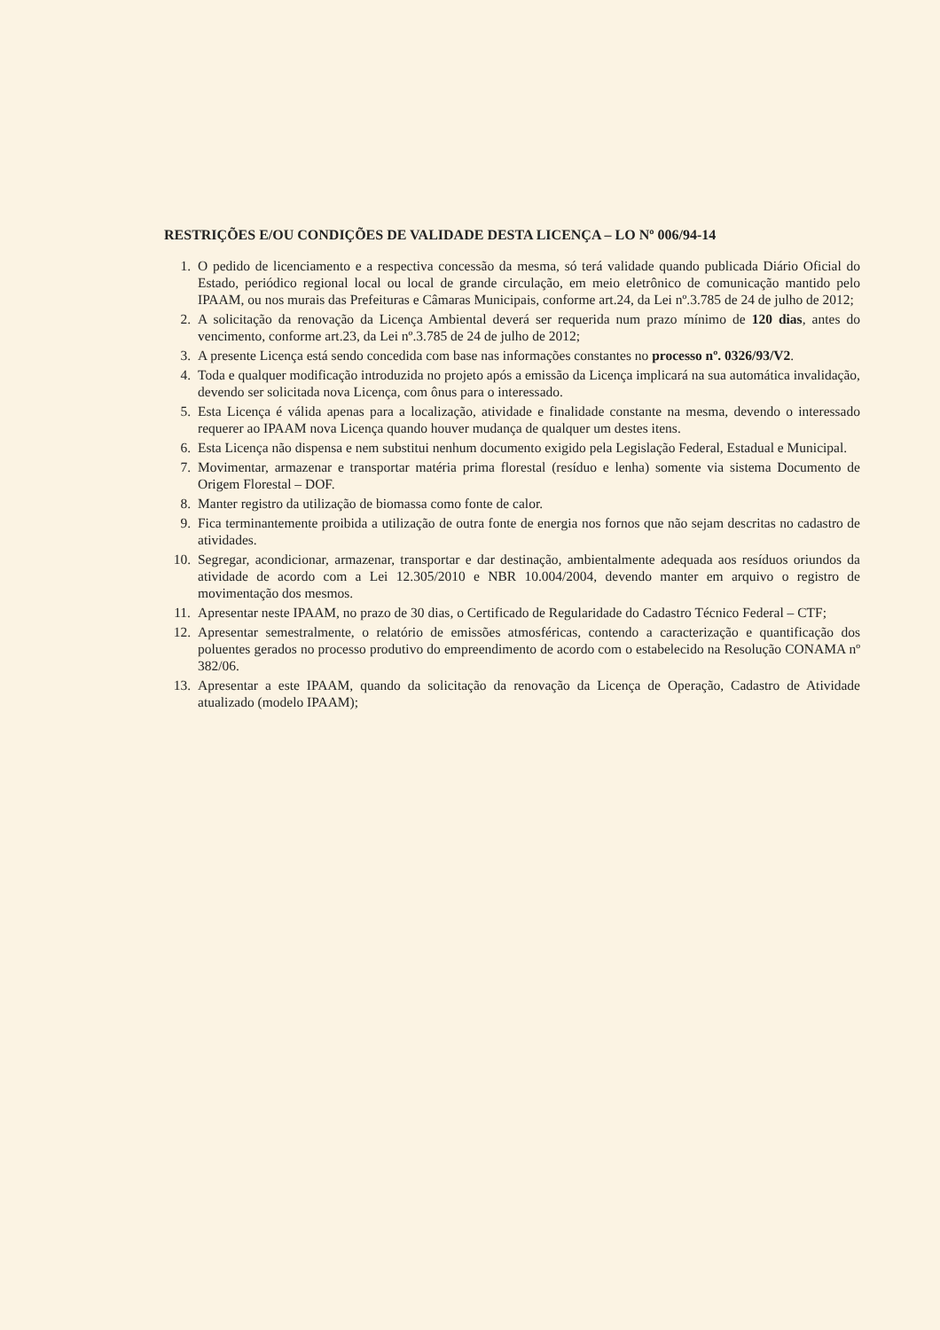RESTRIÇÕES E/OU CONDIÇÕES DE VALIDADE DESTA LICENÇA – LO Nº 006/94-14
1. O pedido de licenciamento e a respectiva concessão da mesma, só terá validade quando publicada Diário Oficial do Estado, periódico regional local ou local de grande circulação, em meio eletrônico de comunicação mantido pelo IPAAM, ou nos murais das Prefeituras e Câmaras Municipais, conforme art.24, da Lei nº.3.785 de 24 de julho de 2012;
2. A solicitação da renovação da Licença Ambiental deverá ser requerida num prazo mínimo de 120 dias, antes do vencimento, conforme art.23, da Lei nº.3.785 de 24 de julho de 2012;
3. A presente Licença está sendo concedida com base nas informações constantes no processo nº. 0326/93/V2.
4. Toda e qualquer modificação introduzida no projeto após a emissão da Licença implicará na sua automática invalidação, devendo ser solicitada nova Licença, com ônus para o interessado.
5. Esta Licença é válida apenas para a localização, atividade e finalidade constante na mesma, devendo o interessado requerer ao IPAAM nova Licença quando houver mudança de qualquer um destes itens.
6. Esta Licença não dispensa e nem substitui nenhum documento exigido pela Legislação Federal, Estadual e Municipal.
7. Movimentar, armazenar e transportar matéria prima florestal (resíduo e lenha) somente via sistema Documento de Origem Florestal – DOF.
8. Manter registro da utilização de biomassa como fonte de calor.
9. Fica terminantemente proibida a utilização de outra fonte de energia nos fornos que não sejam descritas no cadastro de atividades.
10. Segregar, acondicionar, armazenar, transportar e dar destinação, ambientalmente adequada aos resíduos oriundos da atividade de acordo com a Lei 12.305/2010 e NBR 10.004/2004, devendo manter em arquivo o registro de movimentação dos mesmos.
11. Apresentar neste IPAAM, no prazo de 30 dias, o Certificado de Regularidade do Cadastro Técnico Federal – CTF;
12. Apresentar semestralmente, o relatório de emissões atmosféricas, contendo a caracterização e quantificação dos poluentes gerados no processo produtivo do empreendimento de acordo com o estabelecido na Resolução CONAMA nº 382/06.
13. Apresentar a este IPAAM, quando da solicitação da renovação da Licença de Operação, Cadastro de Atividade atualizado (modelo IPAAM);